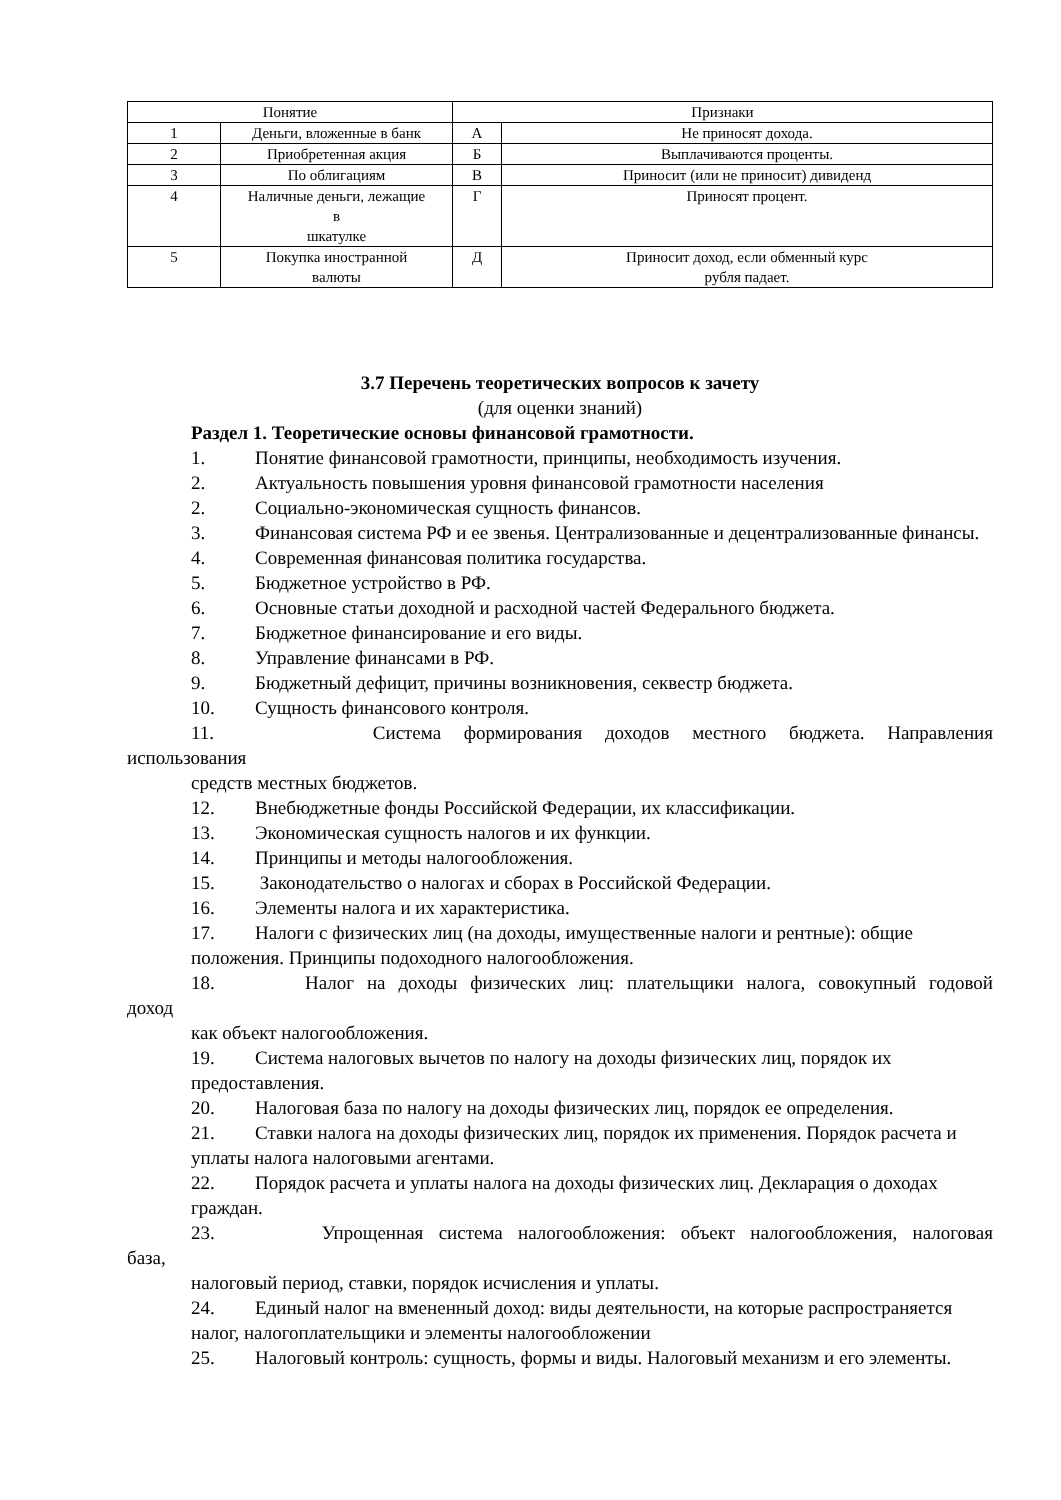| Понятие | | Признаки | |
| --- | --- | --- | --- |
| 1 | Деньги, вложенные в банк | А | Не приносят дохода. |
| 2 | Приобретенная акция | Б | Выплачиваются проценты. |
| 3 | По облигациям | В | Приносит (или не приносит) дивиденд |
| 4 | Наличные деньги, лежащие в шкатулке | Г | Приносят процент. |
| 5 | Покупка иностранной валюты | Д | Приносит доход, если обменный курс рубля падает. |
3.7 Перечень теоретических вопросов к зачету
(для оценки знаний)
Раздел 1. Теоретические основы финансовой грамотности.
1. Понятие финансовой грамотности, принципы, необходимость изучения.
2. Актуальность повышения уровня финансовой грамотности населения
2. Социально-экономическая сущность финансов.
3. Финансовая система РФ и ее звенья. Централизованные и децентрализованные финансы.
4. Современная финансовая политика государства.
5. Бюджетное устройство в РФ.
6. Основные статьи доходной и расходной частей Федерального бюджета.
7. Бюджетное финансирование и его виды.
8. Управление финансами в РФ.
9. Бюджетный дефицит, причины возникновения, секвестр бюджета.
10. Сущность финансового контроля.
11. Система формирования доходов местного бюджета. Направления
использования
средств местных бюджетов.
12. Внебюджетные фонды Российской Федерации, их классификации.
13. Экономическая сущность налогов и их функции.
14. Принципы и методы налогообложения.
15. Законодательство о налогах и сборах в Российской Федерации.
16. Элементы налога и их характеристика.
17. Налоги с физических лиц (на доходы, имущественные налоги и рентные): общие положения. Принципы подоходного налогообложения.
18. Налог на доходы физических лиц: плательщики налога, совокупный годовой
доход
как объект налогообложения.
19. Система налоговых вычетов по налогу на доходы физических лиц, порядок их предоставления.
20. Налоговая база по налогу на доходы физических лиц, порядок ее определения.
21. Ставки налога на доходы физических лиц, порядок их применения. Порядок расчета и уплаты налога налоговыми агентами.
22. Порядок расчета и уплаты налога на доходы физических лиц. Декларация о доходах граждан.
23. Упрощенная система налогообложения: объект налогообложения, налоговая
база,
налоговый период, ставки, порядок исчисления и уплаты.
24. Единый налог на вмененный доход: виды деятельности, на которые распространяется налог, налогоплательщики и элементы налогообложении
25. Налоговый контроль: сущность, формы и виды. Налоговый механизм и его элементы.